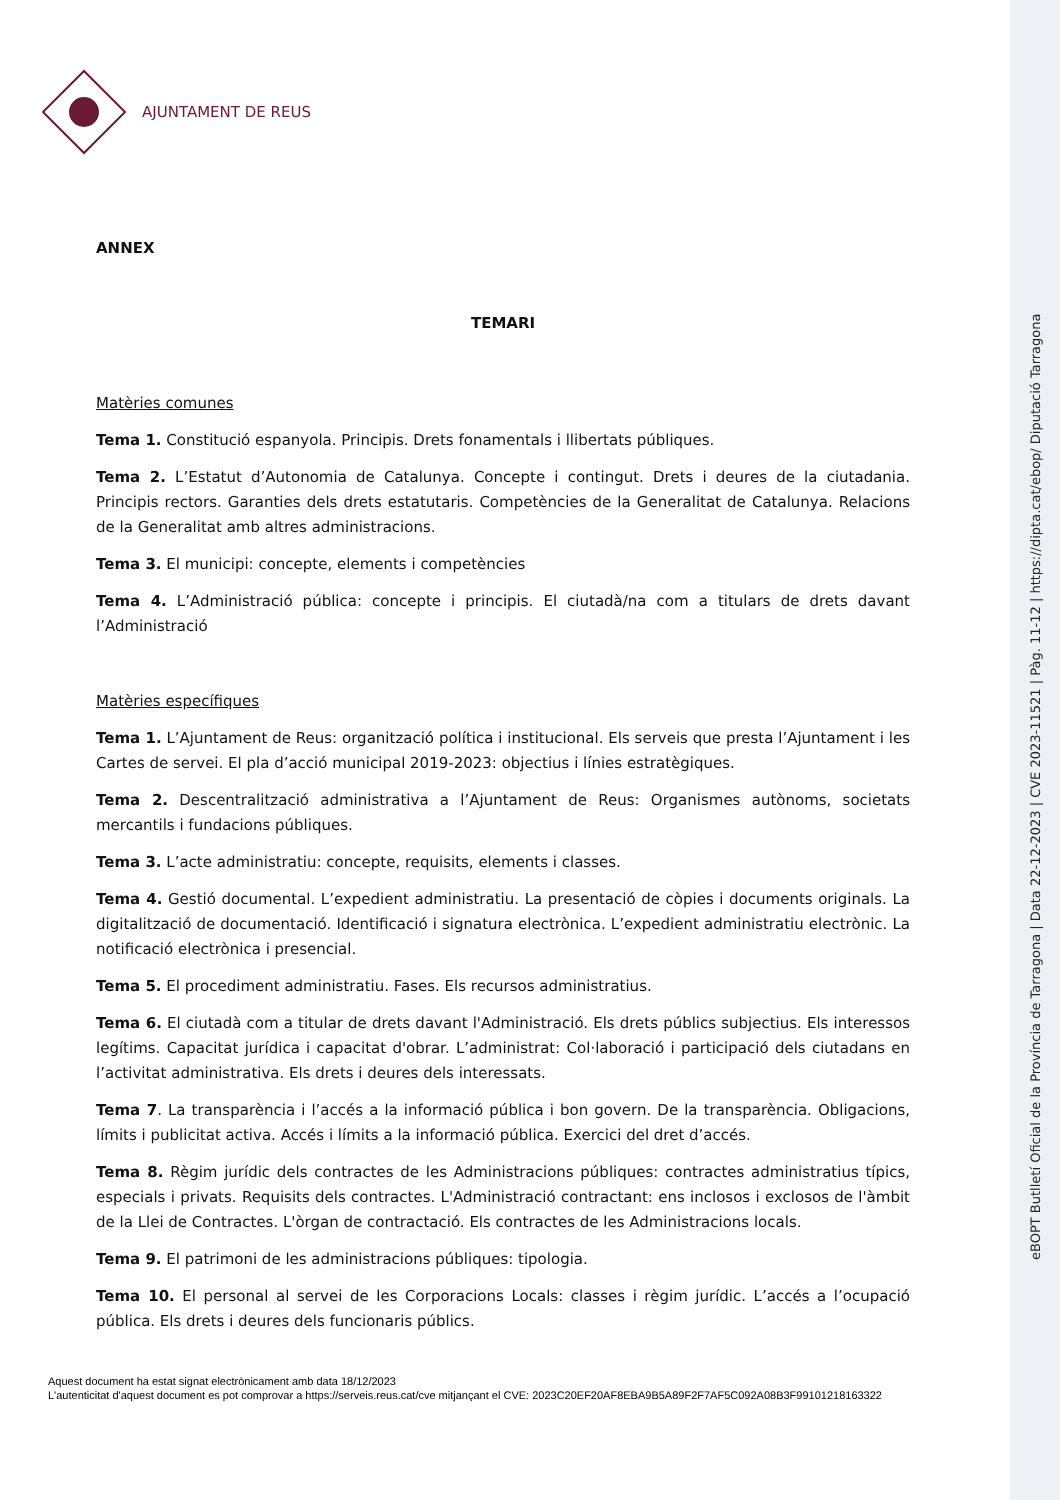eBOPT Butlletí Oficial de la Província de Tarragona | Data 22-12-2023 | CVE 2023-11521 | Pàg. 11-12 | https://dipta.cat/ebop/ Diputació Tarragona
AJUNTAMENT DE REUS
ANNEX
TEMARI
Matèries comunes
Tema 1. Constitució espanyola. Principis. Drets fonamentals i llibertats públiques.
Tema 2. L’Estatut d’Autonomia de Catalunya. Concepte i contingut. Drets i deures de la ciutadania. Principis rectors. Garanties dels drets estatutaris. Competències de la Generalitat de Catalunya. Relacions de la Generalitat amb altres administracions.
Tema 3. El municipi: concepte, elements i competències
Tema 4. L’Administració pública: concepte i principis. El ciutadà/na com a titulars de drets davant l’Administració
Matèries específiques
Tema 1. L’Ajuntament de Reus: organització política i institucional. Els serveis que presta l’Ajuntament i les Cartes de servei. El pla d’acció municipal 2019-2023: objectius i línies estratègiques.
Tema 2. Descentralització administrativa a l’Ajuntament de Reus: Organismes autònoms, societats mercantils i fundacions públiques.
Tema 3. L’acte administratiu: concepte, requisits, elements i classes.
Tema 4. Gestió documental. L’expedient administratiu. La presentació de còpies i documents originals. La digitalització de documentació. Identificació i signatura electrònica. L’expedient administratiu electrònic. La notificació electrònica i presencial.
Tema 5. El procediment administratiu. Fases. Els recursos administratius.
Tema 6. El ciutadà com a titular de drets davant l'Administració. Els drets públics subjectius. Els interessos legítims. Capacitat jurídica i capacitat d'obrar. L’administrat: Col·laboració i participació dels ciutadans en l’activitat administrativa. Els drets i deures dels interessats.
Tema 7. La transparència i l’accés a la informació pública i bon govern. De la transparència. Obligacions, límits i publicitat activa. Accés i límits a la informació pública. Exercici del dret d’accés.
Tema 8. Règim jurídic dels contractes de les Administracions públiques: contractes administratius típics, especials i privats. Requisits dels contractes. L'Administració contractant: ens inclosos i exclosos de l'àmbit de la Llei de Contractes. L'òrgan de contractació. Els contractes de les Administracions locals.
Tema 9. El patrimoni de les administracions públiques: tipologia.
Tema 10. El personal al servei de les Corporacions Locals: classes i règim jurídic. L’accés a l’ocupació pública. Els drets i deures dels funcionaris públics.
Aquest document ha estat signat electrònicament amb data 18/12/2023
L'autenticitat d'aquest document es pot comprovar a https://serveis.reus.cat/cve mitjançant el CVE: 2023C20EF20AF8EBA9B5A89F2F7AF5C092A08B3F99101218163322